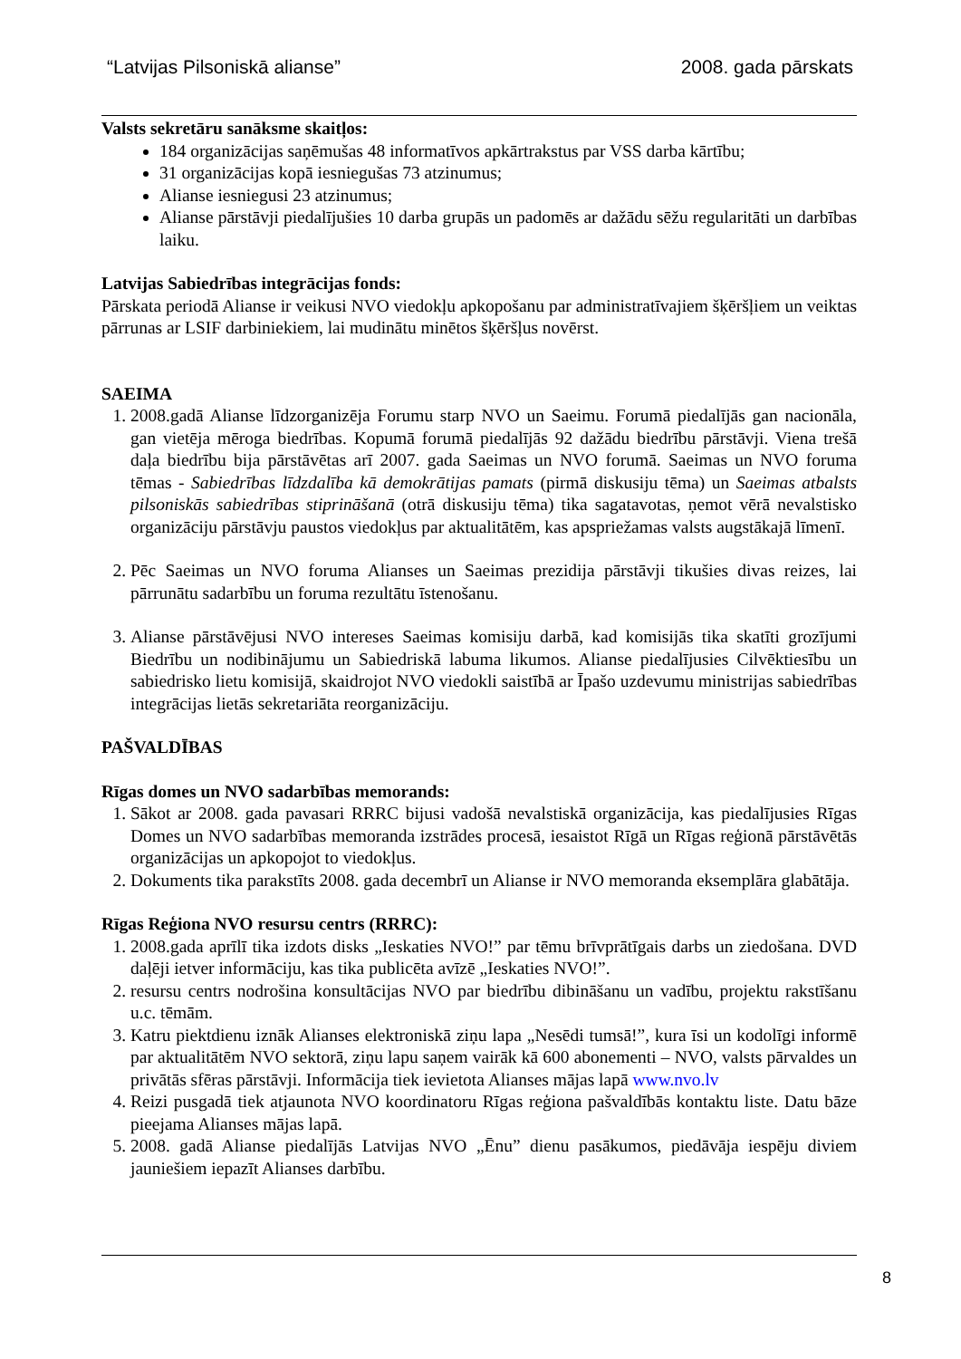“Latvijas Pilsoniskā alianse” 2008. gada pārskats
Valsts sekretāru sanāksme skaitļos:
184 organizācijas saņēmušas 48 informatīvos apkārtrakstus par VSS darba kārtību;
31 organizācijas kopā iesniegušas 73 atzinumus;
Alianse iesniegusi 23 atzinumus;
Alianse pārstāvji piedalījušies 10 darba grupās un padomēs ar dažādu sēžu regularitāti un darbības laiku.
Latvijas Sabiedrības integrācijas fonds:
Pārskata periodā Alianse ir veikusi NVO viedokļu apkopošanu par administratīvajiem šķēršļiem un veiktas pārrunas ar LSIF darbiniekiem, lai mudinātu minētos šķēršļus novērst.
SAEIMA
1. 2008.gadā Alianse līdzorganizēja Forumu starp NVO un Saeimu. Forumā piedalījās gan nacionāla, gan vietēja mēroga biedrības. Kopumā forumā piedalījās 92 dažādu biedrību pārstāvji. Viena trešā daļa biedrību bija pārstāvētas arī 2007. gada Saeimas un NVO forumā. Saeimas un NVO foruma tēmas - Sabiedrības līdzdalība kā demokrātijas pamats (pirmā diskusiju tēma) un Saeimas atbalsts pilsoniskās sabiedrības stiprināšanā (otrā diskusiju tēma) tika sagatavotas, ņemot vērā nevalstisko organizāciju pārstāvju paustos viedokļus par aktualitātēm, kas apspriežamas valsts augstākajā līmenī.
2. Pēc Saeimas un NVO foruma Alianses un Saeimas prezidija pārstāvji tikušies divas reizes, lai pārrunātu sadarbību un foruma rezultātu īstenošanu.
3. Alianse pārstāvējusi NVO intereses Saeimas komisiju darbā, kad komisijās tika skatīti grozījumi Biedrību un nodibinājumu un Sabiedriskā labuma likumos. Alianse piedalījusies Cilvēktiesību un sabiedrisko lietu komisijā, skaidrojot NVO viedokli saistībā ar Īpašo uzdevumu ministrijas sabiedrības integrācijas lietās sekretariāta reorganizāciju.
PAŠVALDĪBAS
Rīgas domes un NVO sadarbības memorands:
1. Sākot ar 2008. gada pavasari RRRC bijusi vadošā nevalstiskā organizācija, kas piedalījusies Rīgas Domes un NVO sadarbības memoranda izstrādes procesā, iesaistot Rīgā un Rīgas reģionā pārstāvētās organizācijas un apkopojot to viedokļus.
2. Dokuments tika parakstīts 2008. gada decembrī un Alianse ir NVO memoranda eksemplāra glabātāja.
Rīgas Reģiona NVO resursu centrs (RRRC):
1. 2008.gada aprīlī tika izdots disks „Ieskaties NVO!” par tēmu brīvprātīgais darbs un ziedošana. DVD daļēji ietver informāciju, kas tika publicēta avīzē „Ieskaties NVO!”.
2. resursu centrs nodrošina konsultācijas NVO par biedrību dibināšanu un vadību, projektu rakstīšanu u.c. tēmām.
3. Katru piektdienu iznāk Alianses elektroniskā ziņu lapa „Nesēdi tumsā!”, kura īsi un kodolīgi informē par aktualitātēm NVO sektorā, ziņu lapu saņem vairāk kā 600 abonementi – NVO, valsts pārvaldes un privātās sfēras pārstāvji. Informācija tiek ievietota Alianses mājas lapā www.nvo.lv
4. Reizi pusgadā tiek atjaunota NVO koordinatoru Rīgas reģiona pašvaldībās kontaktu liste. Datu bāze pieejama Alianses mājas lapā.
5. 2008. gadā Alianse piedalījās Latvijas NVO „Ēnu” dienu pasākumos, piedāvāja iespēju diviem jauniešiem iepazīt Alianses darbību.
8